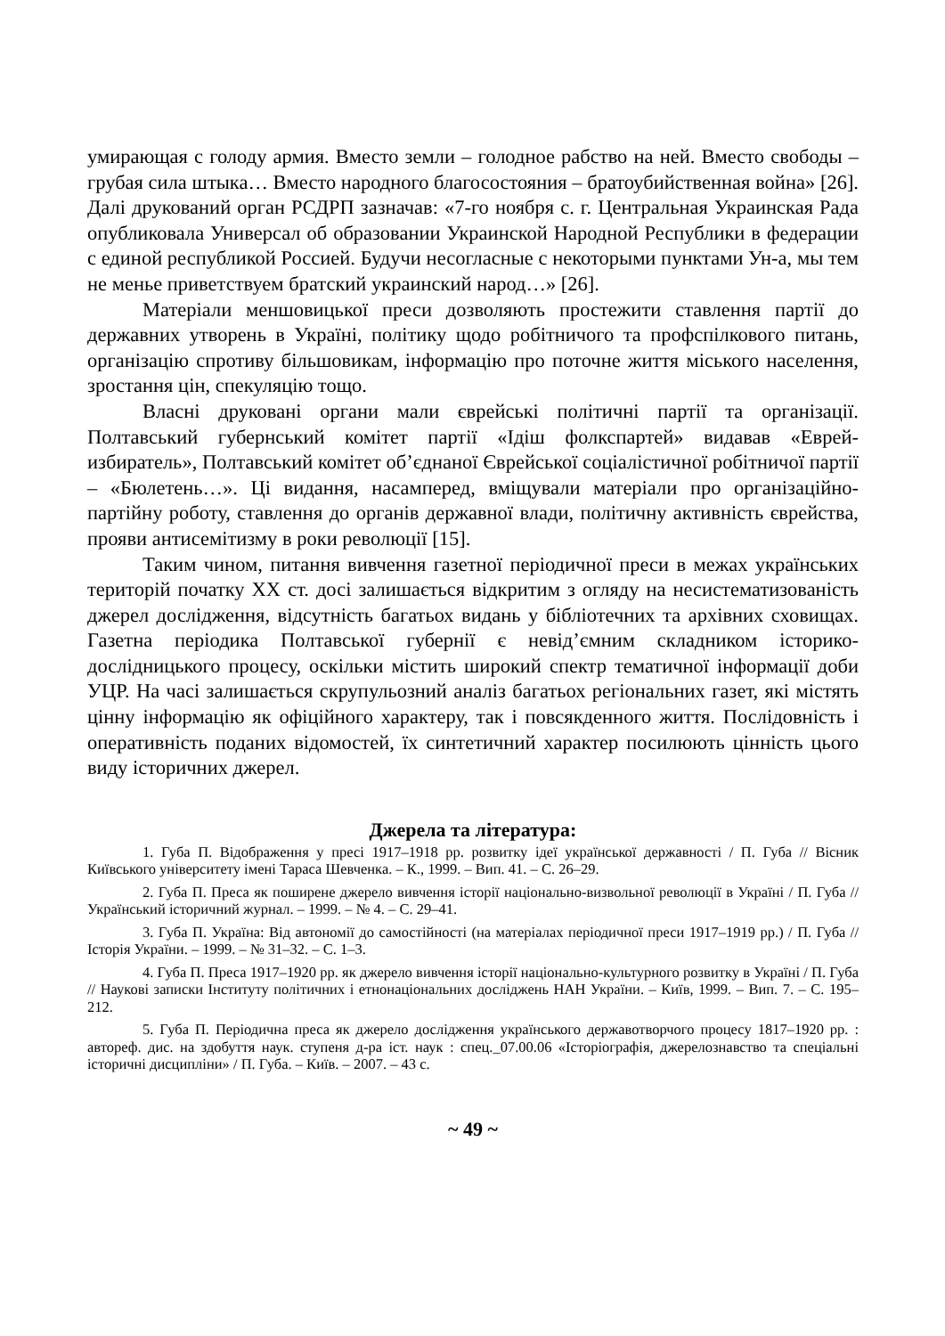умирающая с голоду армия. Вместо земли – голодное рабство на ней. Вместо свободы – грубая сила штыка… Вместо народного благосостояния – братоубийственная война» [26]. Далі друкований орган РСДРП зазначав: «7-го ноября с. г. Центральная Украинская Рада опубликовала Универсал об образовании Украинской Народной Республики в федерации с единой республикой Россией. Будучи несогласные с некоторыми пунктами Ун-а, мы тем не менье приветствуем братский украинский народ…» [26].
Матеріали меншовицької преси дозволяють простежити ставлення партії до державних утворень в Україні, політику щодо робітничого та профспілкового питань, організацію спротиву більшовикам, інформацію про поточне життя міського населення, зростання цін, спекуляцію тощо.
Власні друковані органи мали єврейські політичні партії та організації. Полтавський губернський комітет партії «Ідіш фолкспартей» видавав «Еврей-избиратель», Полтавський комітет об’єднаної Єврейської соціалістичної робітничої партії – «Бюлетень…». Ці видання, насамперед, вміщували матеріали про організаційно-партійну роботу, ставлення до органів державної влади, політичну активність єврейства, прояви антисемітизму в роки революції [15].
Таким чином, питання вивчення газетної періодичної преси в межах українських територій початку ХХ ст. досі залишається відкритим з огляду на несистематизованість джерел дослідження, відсутність багатьох видань у бібліотечних та архівних сховищах. Газетна періодика Полтавської губернії є невід’ємним складником історико-дослідницького процесу, оскільки містить широкий спектр тематичної інформації доби УЦР. На часі залишається скрупульозний аналіз багатьох регіональних газет, які містять цінну інформацію як офіційного характеру, так і повсякденного життя. Послідовність і оперативність поданих відомостей, їх синтетичний характер посилюють цінність цього виду історичних джерел.
Джерела та література:
1. Губа П. Відображення у пресі 1917–1918 рр. розвитку ідеї української державності / П. Губа // Вісник Київського університету імені Тараса Шевченка. – К., 1999. – Вип. 41. – С. 26–29.
2. Губа П. Преса як поширене джерело вивчення історії національно-визвольної революції в Україні / П. Губа // Український історичний журнал. – 1999. – № 4. – С. 29–41.
3. Губа П. Україна: Від автономії до самостійності (на матеріалах періодичної преси 1917–1919 рр.) / П. Губа // Історія України. – 1999. – № 31–32. – С. 1–3.
4. Губа П. Преса 1917–1920 рр. як джерело вивчення історії національно-культурного розвитку в Україні / П. Губа // Наукові записки Інституту політичних і етнонаціональних досліджень НАН України. – Київ, 1999. – Вип. 7. – С. 195–212.
5. Губа П. Періодична преса як джерело дослідження українського державотворчого процесу 1817–1920 рр. : автореф. дис. на здобуття наук. ступеня д-ра іст. наук : спец._07.00.06 «Історіографія, джерелознавство та спеціальні історичні дисципліни» / П. Губа. – Київ. – 2007. – 43 с.
~ 49 ~